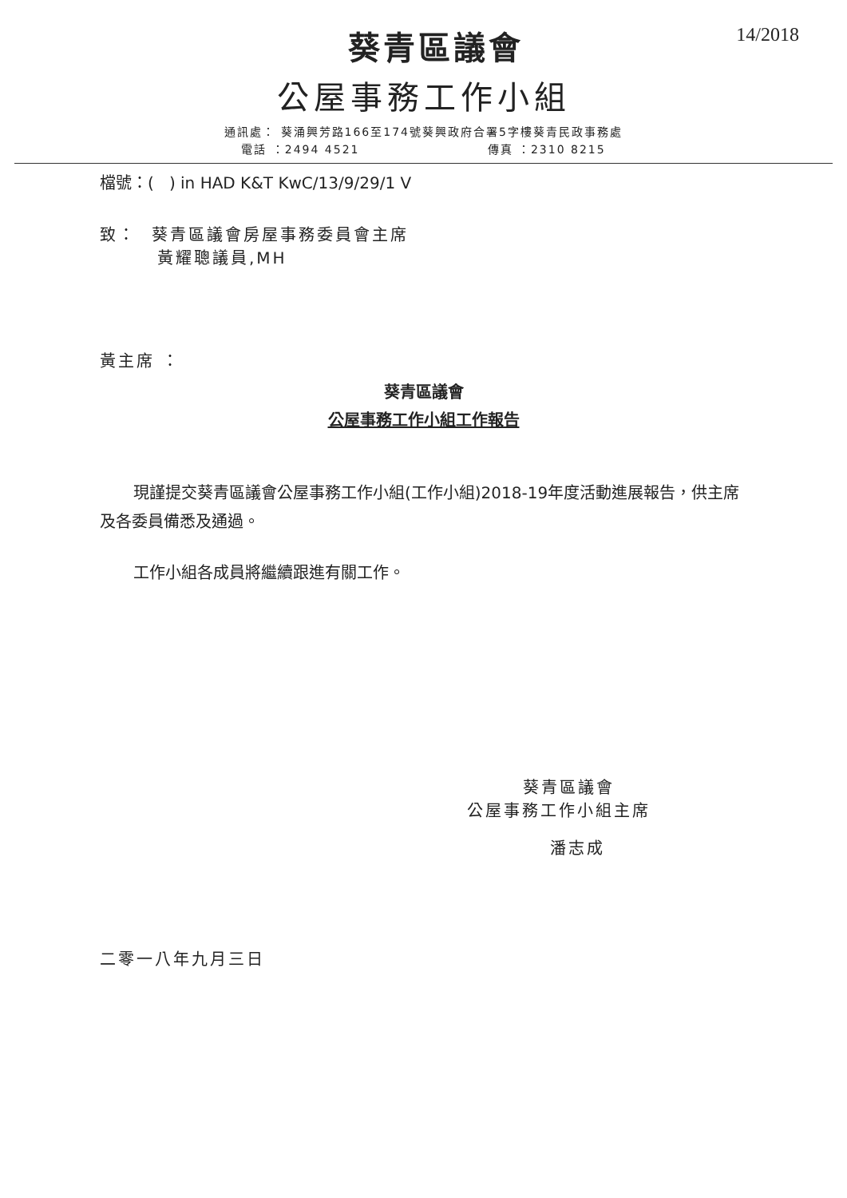14/2018
葵青區議會
公屋事務工作小組
通訊處： 葵涌興芳路166至174號葵興政府合署5字樓葵青民政事務處
電話 ：2494 4521 傳真 ：2310 8215
檔號：( ) in HAD K&T KwC/13/9/29/1 V
致： 葵青區議會房屋事務委員會主席
黃耀聰議員,MH
黃主席 ：
葵青區議會
公屋事務工作小組工作報告
現謹提交葵青區議會公屋事務工作小組(工作小組)2018-19年度活動進展報告，供主席及各委員備悉及通過。
工作小組各成員將繼續跟進有關工作。
葵青區議會
公屋事務工作小組主席
潘志成
二零一八年九月三日